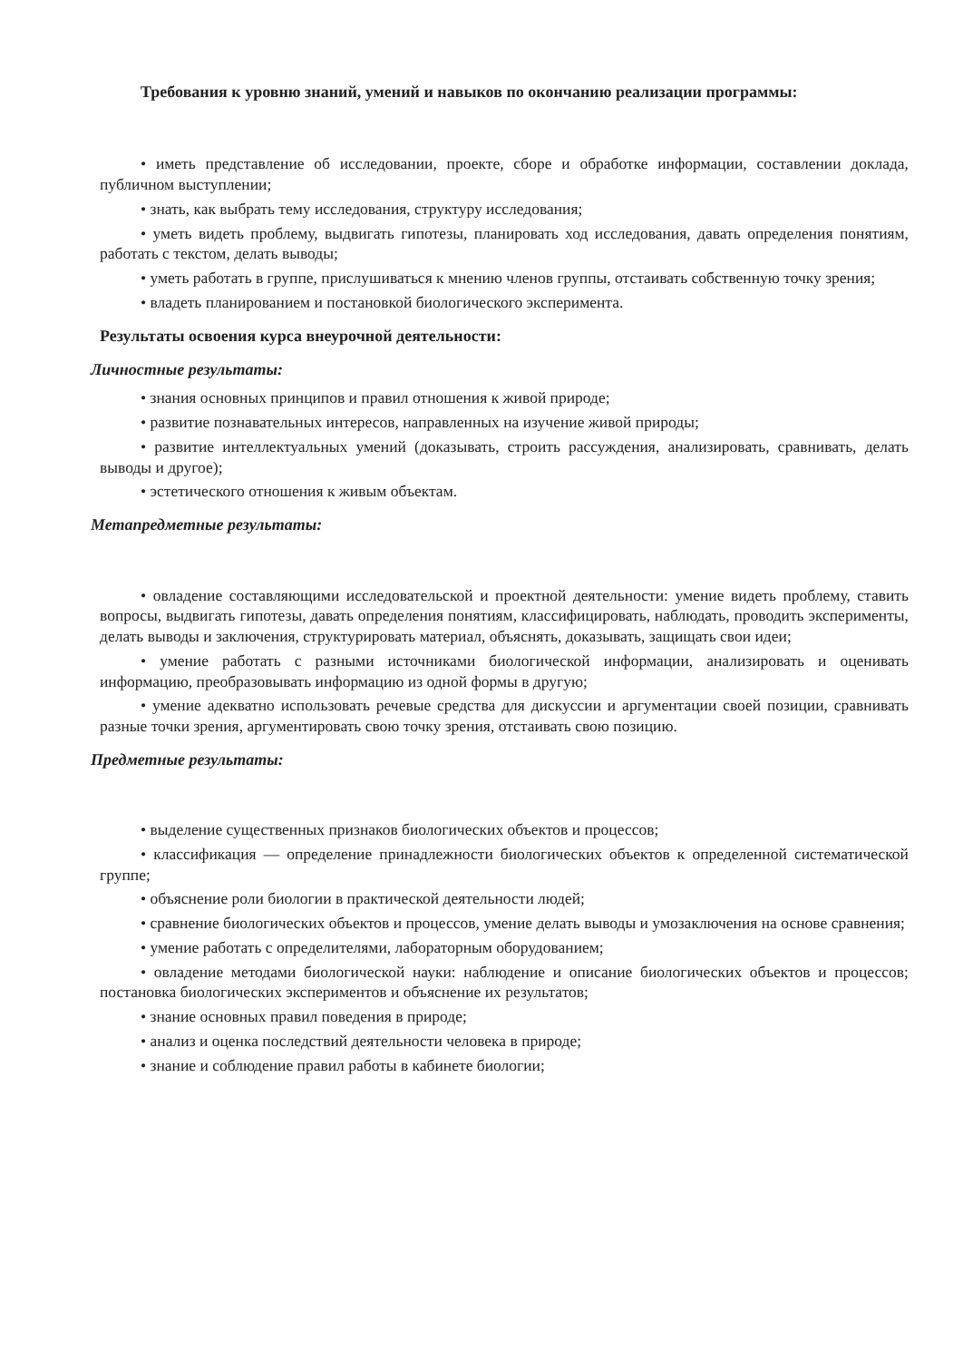Требования к уровню знаний, умений и навыков по окончанию реализации программы:
• иметь представление об исследовании, проекте, сборе и обработке информации, составлении доклада, публичном выступлении;
• знать, как выбрать тему исследования, структуру исследования;
• уметь видеть проблему, выдвигать гипотезы, планировать ход исследования, давать определения понятиям, работать с текстом, делать выводы;
• уметь работать в группе, прислушиваться к мнению членов группы, отстаивать собственную точку зрения;
• владеть планированием и постановкой биологического эксперимента.
Результаты освоения курса внеурочной деятельности:
Личностные результаты:
• знания основных принципов и правил отношения к живой природе;
• развитие познавательных интересов, направленных на изучение живой природы;
• развитие интеллектуальных умений (доказывать, строить рассуждения, анализировать, сравнивать, делать выводы и другое);
• эстетического отношения к живым объектам.
Метапредметные результаты:
• овладение составляющими исследовательской и проектной деятельности: умение видеть проблему, ставить вопросы, выдвигать гипотезы, давать определения понятиям, классифицировать, наблюдать, проводить эксперименты, делать выводы и заключения, структурировать материал, объяснять, доказывать, защищать свои идеи;
• умение работать с разными источниками биологической информации, анализировать и оценивать информацию, преобразовывать информацию из одной формы в другую;
• умение адекватно использовать речевые средства для дискуссии и аргументации своей позиции, сравнивать разные точки зрения, аргументировать свою точку зрения, отстаивать свою позицию.
Предметные результаты:
• выделение существенных признаков биологических объектов и процессов;
• классификация — определение принадлежности биологических объектов к определенной систематической группе;
• объяснение роли биологии в практической деятельности людей;
• сравнение биологических объектов и процессов, умение делать выводы и умозаключения на основе сравнения;
• умение работать с определителями, лабораторным оборудованием;
• овладение методами биологической науки: наблюдение и описание биологических объектов и процессов; постановка биологических экспериментов и объяснение их результатов;
• знание основных правил поведения в природе;
• анализ и оценка последствий деятельности человека в природе;
• знание и соблюдение правил работы в кабинете биологии;